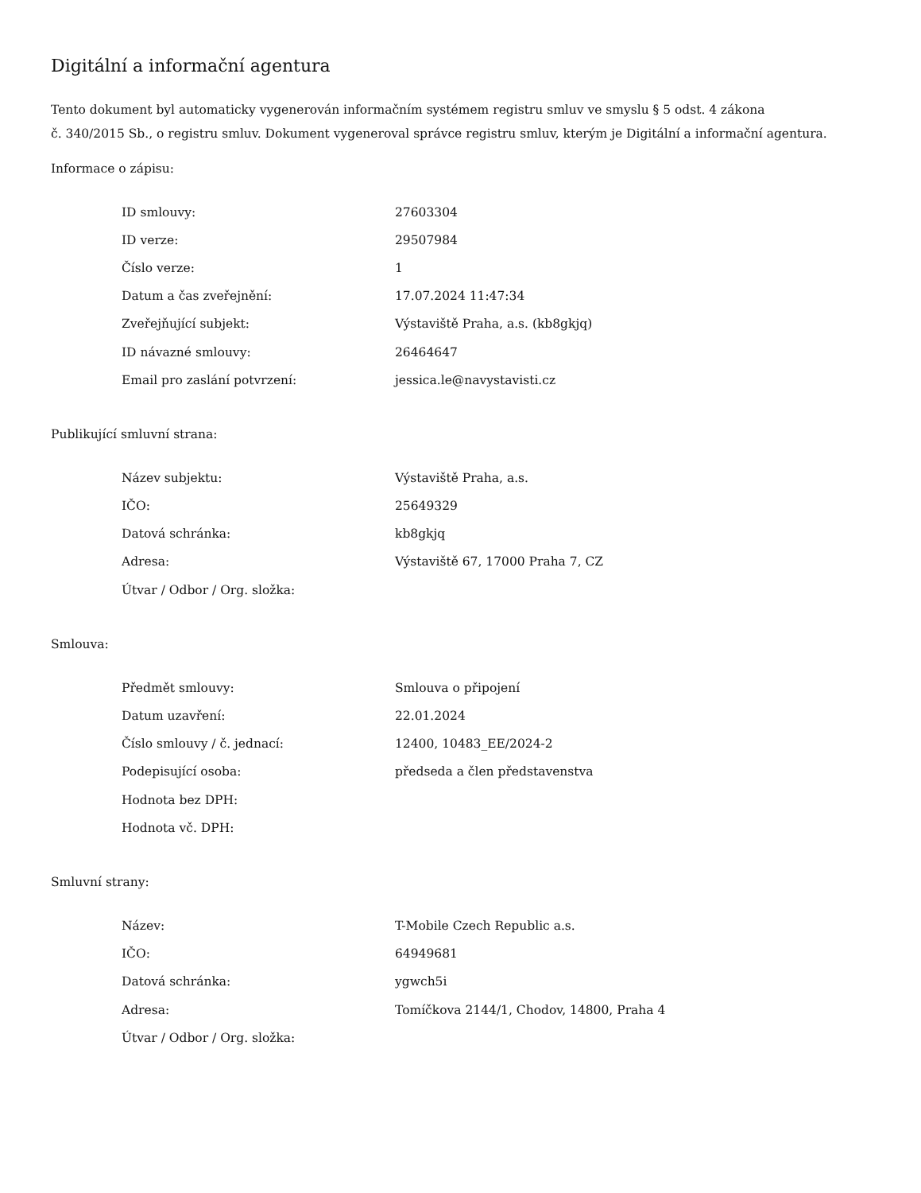Digitální a informační agentura
Tento dokument byl automaticky vygenerován informačním systémem registru smluv ve smyslu § 5 odst. 4 zákona
č. 340/2015 Sb., o registru smluv. Dokument vygeneroval správce registru smluv, kterým je Digitální a informační agentura.
Informace o zápisu:
| ID smlouvy: | 27603304 |
| ID verze: | 29507984 |
| Číslo verze: | 1 |
| Datum a čas zveřejnění: | 17.07.2024 11:47:34 |
| Zveřejňující subjekt: | Výstaviště Praha, a.s. (kb8gkjq) |
| ID návazné smlouvy: | 26464647 |
| Email pro zaslání potvrzení: | jessica.le@navystavisti.cz |
Publikující smluvní strana:
| Název subjektu: | Výstaviště Praha, a.s. |
| IČO: | 25649329 |
| Datová schránka: | kb8gkjq |
| Adresa: | Výstaviště 67, 17000 Praha 7, CZ |
| Útvar / Odbor / Org. složka: | |
Smlouva:
| Předmět smlouvy: | Smlouva o připojení |
| Datum uzavření: | 22.01.2024 |
| Číslo smlouvy / č. jednací: | 12400, 10483_EE/2024-2 |
| Podepisující osoba: | předseda a člen představenstva |
| Hodnota bez DPH: | |
| Hodnota vč. DPH: | |
Smluvní strany:
| Název: | T-Mobile Czech Republic a.s. |
| IČO: | 64949681 |
| Datová schránka: | ygwch5i |
| Adresa: | Tomíčkova 2144/1, Chodov, 14800, Praha 4 |
| Útvar / Odbor / Org. složka: | |